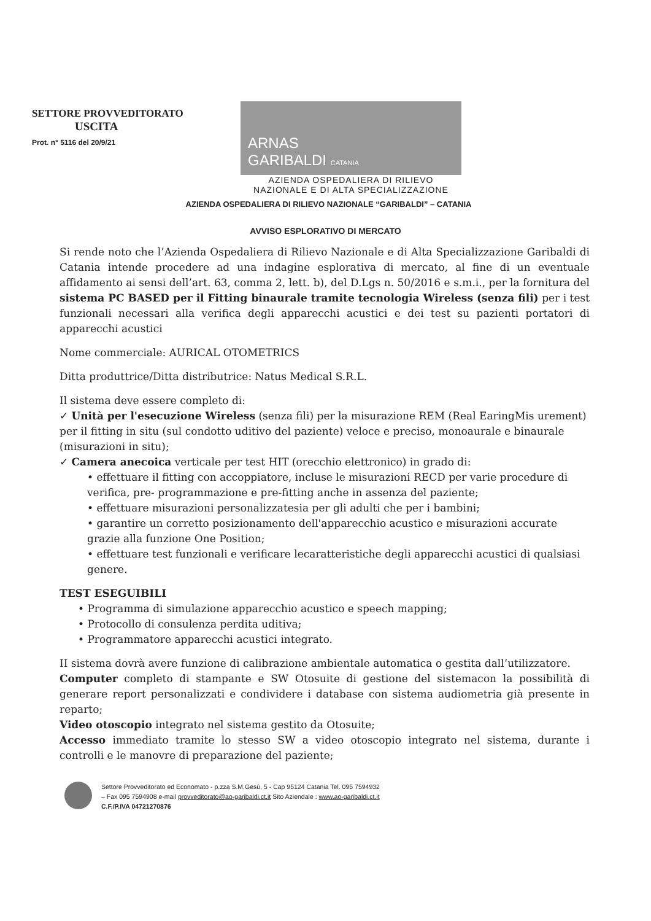SETTORE PROVVEDITORATO
USCITA
Prot. n° 5116 del 20/9/21
ARNAS
GARIBALDI CATANIA
AZIENDA OSPEDALIERA DI RILIEVO
NAZIONALE E DI ALTA SPECIALIZZAZIONE
AZIENDA OSPEDALIERA DI RILIEVO NAZIONALE “GARIBALDI” – CATANIA
AVVISO ESPLORATIVO DI MERCATO
Si rende noto che l’Azienda Ospedaliera di Rilievo Nazionale e di Alta Specializzazione Garibaldi di Catania intende procedere ad una indagine esplorativa di mercato, al fine di un eventuale affidamento ai sensi dell’art. 63, comma 2, lett. b), del D.Lgs n. 50/2016 e s.m.i., per la fornitura del sistema PC BASED per il Fitting binaurale tramite tecnologia Wireless (senza fili) per i test funzionali necessari alla verifica degli apparecchi acustici e dei test su pazienti portatori di apparecchi acustici
Nome commerciale: AURICAL OTOMETRICS
Ditta produttrice/Ditta distributrice: Natus Medical S.R.L.
Il sistema deve essere completo di:
✓ Unità per l'esecuzione Wireless (senza fili) per la misurazione REM (Real EaringMis urement) per il fitting in situ (sul condotto uditivo del paziente) veloce e preciso, monoaurale e binaurale (misurazioni in situ);
✓ Camera anecoica verticale per test HIT (orecchio elettronico) in grado di:
• effettuare il fitting con accoppiatore, incluse le misurazioni RECD per varie procedure di verifica, pre- programmazione e pre-fitting anche in assenza del paziente;
• effettuare misurazioni personalizzatesia per gli adulti che per i bambini;
• garantire un corretto posizionamento dell'apparecchio acustico e misurazioni accurate grazie alla funzione One Position;
• effettuare test funzionali e verificare lecaratteristiche degli apparecchi acustici di qualsiasi genere.
TEST ESEGUIBILI
• Programma di simulazione apparecchio acustico e speech mapping;
• Protocollo di consulenza perdita uditiva;
• Programmatore apparecchi acustici integrato.
II sistema dovrà avere funzione di calibrazione ambientale automatica o gestita dall’utilizzatore.
Computer completo di stampante e SW Otosuite di gestione del sistemacon la possibilità di generare report personalizzati e condividere i database con sistema audiometria già presente in reparto;
Video otoscopio integrato nel sistema gestito da Otosuite;
Accesso immediato tramite lo stesso SW a video otoscopio integrato nel sistema, durante i controlli e le manovre di preparazione del paziente;
Settore Provveditorato ed Economato - p.zza S.M.Gesù, 5 - Cap 95124 Catania Tel. 095 7594932
– Fax 095 7594908 e-mail provveditorato@ao-garibaldi.ct.it Sito Aziendale : www.ao-garibaldi.ct.it
C.F./P.IVA 04721270876